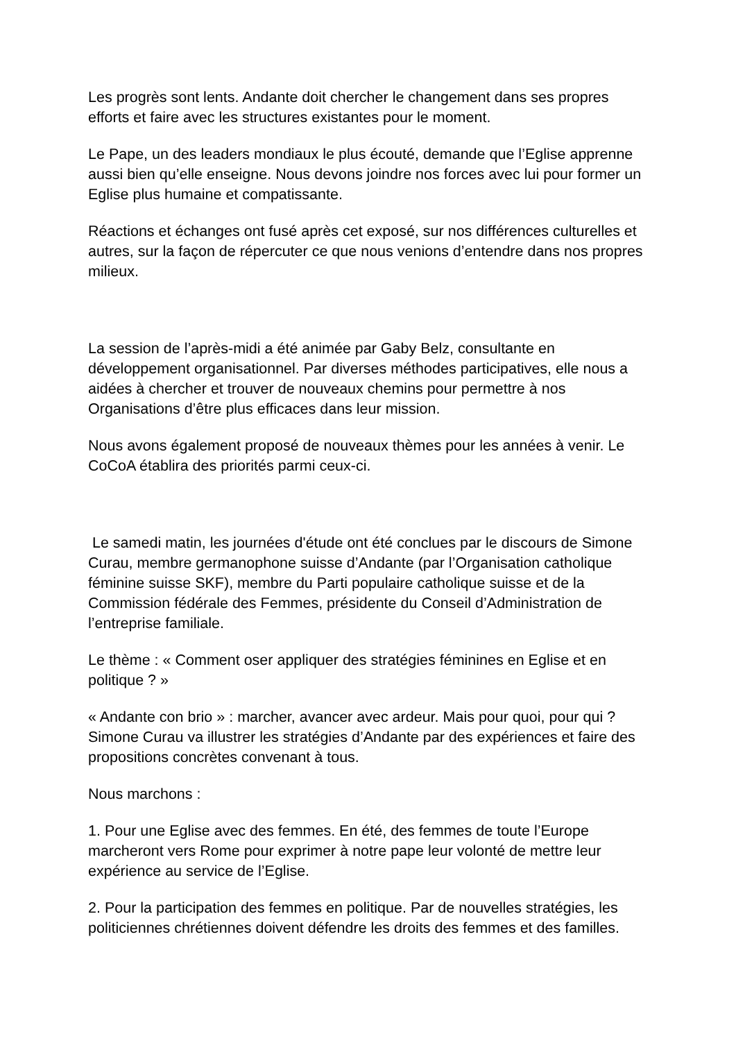Les progrès sont lents. Andante doit chercher le changement dans ses propres efforts et faire avec les structures existantes pour le moment.
Le Pape, un des leaders mondiaux le plus écouté, demande que l’Eglise apprenne aussi bien qu’elle enseigne. Nous devons joindre nos forces avec lui pour former un Eglise plus humaine et compatissante.
Réactions et échanges ont fusé après cet exposé, sur nos différences culturelles et autres, sur la façon de répercuter ce que nous venions d’entendre dans nos propres milieux.
La session de l’après-midi a été animée par Gaby Belz, consultante en développement organisationnel. Par diverses méthodes participatives, elle nous a aidées à chercher et trouver de nouveaux chemins pour permettre à nos Organisations d’être plus efficaces dans leur mission.
Nous avons également proposé de nouveaux thèmes pour les années à venir. Le CoCoA établira des priorités parmi ceux-ci.
Le samedi matin, les journées d'étude ont été conclues par le discours de Simone Curau, membre germanophone suisse d’Andante (par l’Organisation catholique féminine suisse SKF), membre du Parti populaire catholique suisse et de la Commission fédérale des Femmes, présidente du Conseil d’Administration de l’entreprise familiale.
Le thème : « Comment oser appliquer des stratégies féminines en Eglise et en politique ? »
« Andante con brio » : marcher, avancer avec ardeur. Mais pour quoi, pour qui ? Simone Curau va illustrer les stratégies d’Andante par des expériences et faire des propositions concrètes convenant à tous.
Nous marchons :
1. Pour une Eglise avec des femmes. En été, des femmes de toute l’Europe marcheront vers Rome pour exprimer à notre pape leur volonté de mettre leur expérience au service de l’Eglise.
2. Pour la participation des femmes en politique. Par de nouvelles stratégies, les politiciennes chrétiennes doivent défendre les droits des femmes et des familles.